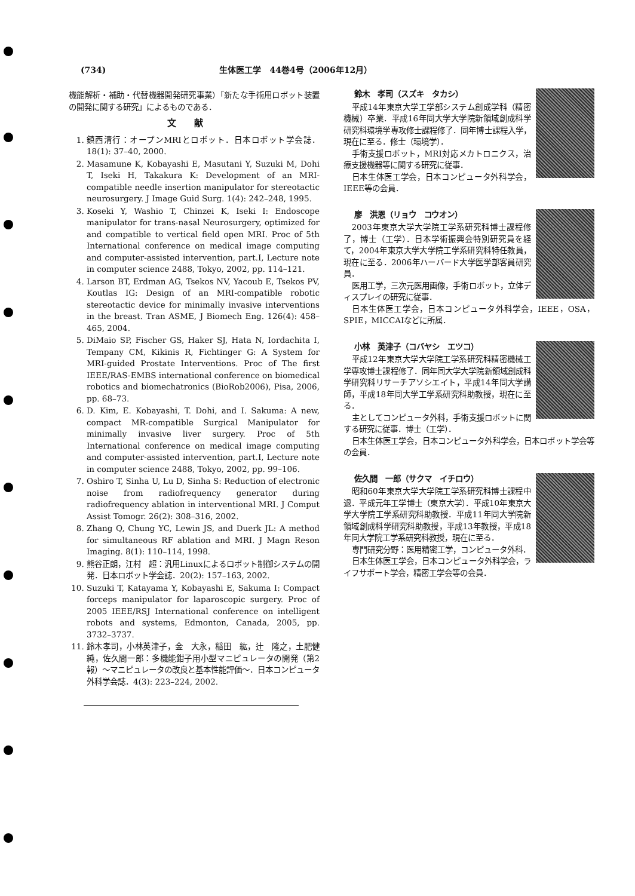(734) 生体医工学　44巻4号（2006年12月）
機能解析・補助・代替機器開発研究事業）「新たな手術用ロボット装置の開発に関する研究」によるものである．
文献
1. 鎮西清行：オープンMRIとロボット．日本ロボット学会誌．18(1): 37–40, 2000.
2. Masamune K, Kobayashi E, Masutani Y, Suzuki M, Dohi T, Iseki H, Takakura K: Development of an MRI-compatible needle insertion manipulator for stereotactic neurosurgery. J Image Guid Surg. 1(4): 242–248, 1995.
3. Koseki Y, Washio T, Chinzei K, Iseki I: Endoscope manipulator for trans-nasal Neurosurgery, optimized for and compatible to vertical field open MRI. Proc of 5th International conference on medical image computing and computer-assisted intervention, part.I, Lecture note in computer science 2488, Tokyo, 2002, pp. 114–121.
4. Larson BT, Erdman AG, Tsekos NV, Yacoub E, Tsekos PV, Koutlas IG: Design of an MRI-compatible robotic stereotactic device for minimally invasive interventions in the breast. Tran ASME, J Biomech Eng. 126(4): 458–465, 2004.
5. DiMaio SP, Fischer GS, Haker SJ, Hata N, Iordachita I, Tempany CM, Kikinis R, Fichtinger G: A System for MRI-guided Prostate Interventions. Proc of The first IEEE/RAS-EMBS international conference on biomedical robotics and biomechatronics (BioRob2006), Pisa, 2006, pp. 68–73.
6. D. Kim, E. Kobayashi, T. Dohi, and I. Sakuma: A new, compact MR-compatible Surgical Manipulator for minimally invasive liver surgery. Proc of 5th International conference on medical image computing and computer-assisted intervention, part.I, Lecture note in computer science 2488, Tokyo, 2002, pp. 99–106.
7. Oshiro T, Sinha U, Lu D, Sinha S: Reduction of electronic noise from radiofrequency generator during radiofrequency ablation in interventional MRI. J Comput Assist Tomogr. 26(2): 308–316, 2002.
8. Zhang Q, Chung YC, Lewin JS, and Duerk JL: A method for simultaneous RF ablation and MRI. J Magn Reson Imaging. 8(1): 110–114, 1998.
9. 熊谷正朗，江村　超：汎用Linuxによるロボット制御システムの開発．日本ロボット学会誌．20(2): 157–163, 2002.
10. Suzuki T, Katayama Y, Kobayashi E, Sakuma I: Compact forceps manipulator for laparoscopic surgery. Proc of 2005 IEEE/RSJ International conference on intelligent robots and systems, Edmonton, Canada, 2005, pp. 3732–3737.
11. 鈴木孝司，小林英津子，金　大永，稲田　紘，辻　隆之，土肥健純，佐久間一郎：多機能鉗子用小型マニピュレータの開発（第2報）〜マニピュレータの改良と基本性能評価〜．日本コンピュータ外科学会誌．4(3): 223–224, 2002.
鈴木　孝司（スズキ　タカシ）
平成14年東京大学工学部システム創成学科（精密機械）卒業．平成16年同大学大学院新領域創成科学研究科環境学専攻修士課程修了．同年博士課程入学，現在に至る．修士（環境学）．
手術支援ロボット，MRI対応メカトロニクス，治療支援機器等に関する研究に従事．
日本生体医工学会，日本コンピュータ外科学会，IEEE等の会員．
廖　洪恩（リョウ　コウオン）
2003年東京大学大学院工学系研究科博士課程修了，博士（工学）．日本学術振興会特別研究員を経て，2004年東京大学大学院工学系研究科特任教員，現在に至る．2006年ハーバード大学医学部客員研究員．
医用工学，三次元医用画像，手術ロボット，立体ディスプレイの研究に従事．
日本生体医工学会，日本コンピュータ外科学会，IEEE，OSA，SPIE，MICCAIなどに所属．
小林　英津子（コバヤシ　エツコ）
平成12年東京大学大学院工学系研究科精密機械工学専攻博士課程修了．同年同大学大学院新領域創成科学研究科リサーチアソシエイト，平成14年同大学講師，平成18年同大学工学系研究科助教授，現在に至る．
主としてコンピュータ外科，手術支援ロボットに関する研究に従事．博士（工学）．
日本生体医工学会，日本コンピュータ外科学会，日本ロボット学会等の会員．
佐久間　一郎（サクマ　イチロウ）
昭和60年東京大学大学院工学系研究科博士課程中退．平成元年工学博士（東京大学）．平成10年東京大学大学院工学系研究科助教授．平成11年同大学院新領域創成科学研究科助教授，平成13年教授，平成18年同大学院工学系研究科教授，現在に至る．
専門研究分野：医用精密工学，コンピュータ外科．
日本生体医工学会，日本コンピュータ外科学会，ライフサポート学会，精密工学会等の会員．